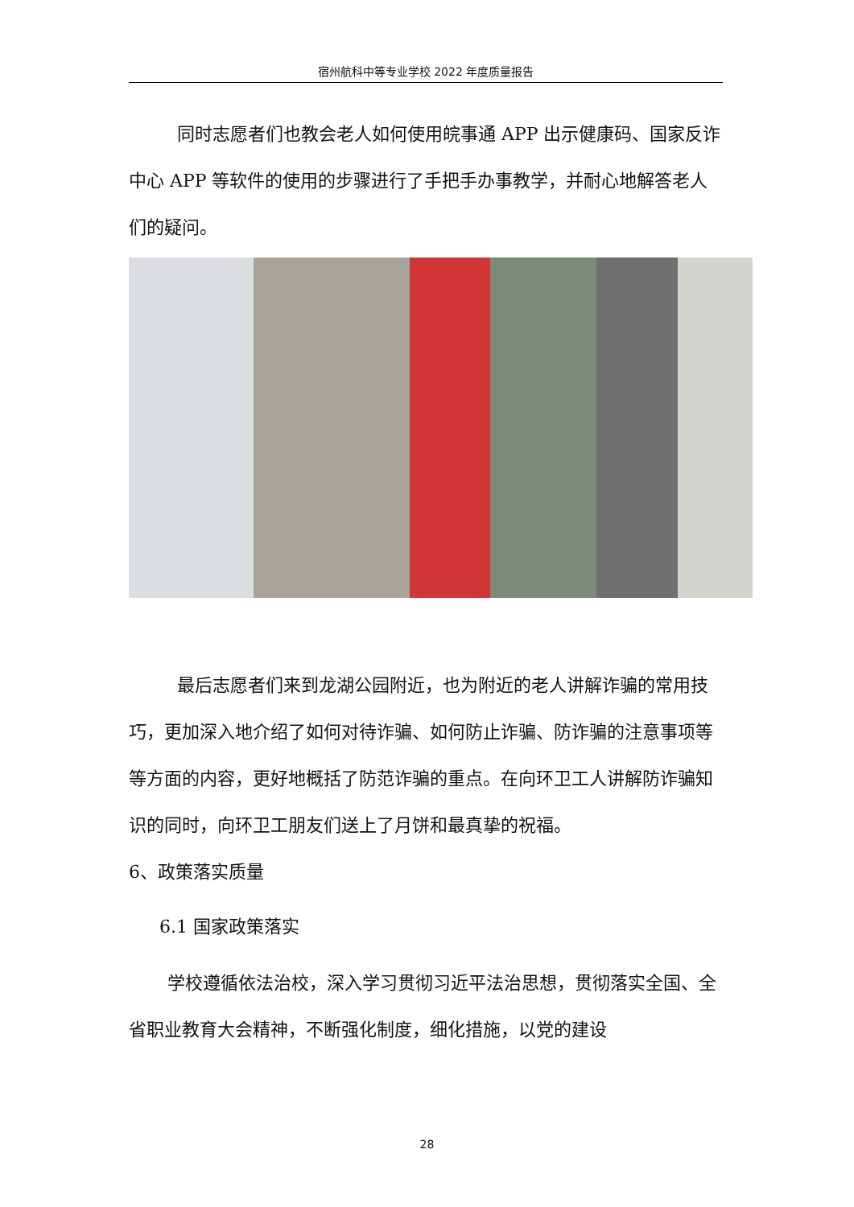宿州航科中等专业学校 2022 年度质量报告
同时志愿者们也教会老人如何使用皖事通 APP 出示健康码、国家反诈中心 APP 等软件的使用的步骤进行了手把手办事教学，并耐心地解答老人们的疑问。
最后志愿者们来到龙湖公园附近，也为附近的老人讲解诈骗的常用技巧，更加深入地介绍了如何对待诈骗、如何防止诈骗、防诈骗的注意事项等等方面的内容，更好地概括了防范诈骗的重点。在向环卫工人讲解防诈骗知识的同时，向环卫工朋友们送上了月饼和最真挚的祝福。
6、政策落实质量
6.1 国家政策落实
学校遵循依法治校，深入学习贯彻习近平法治思想，贯彻落实全国、全省职业教育大会精神，不断强化制度，细化措施，以党的建设
28